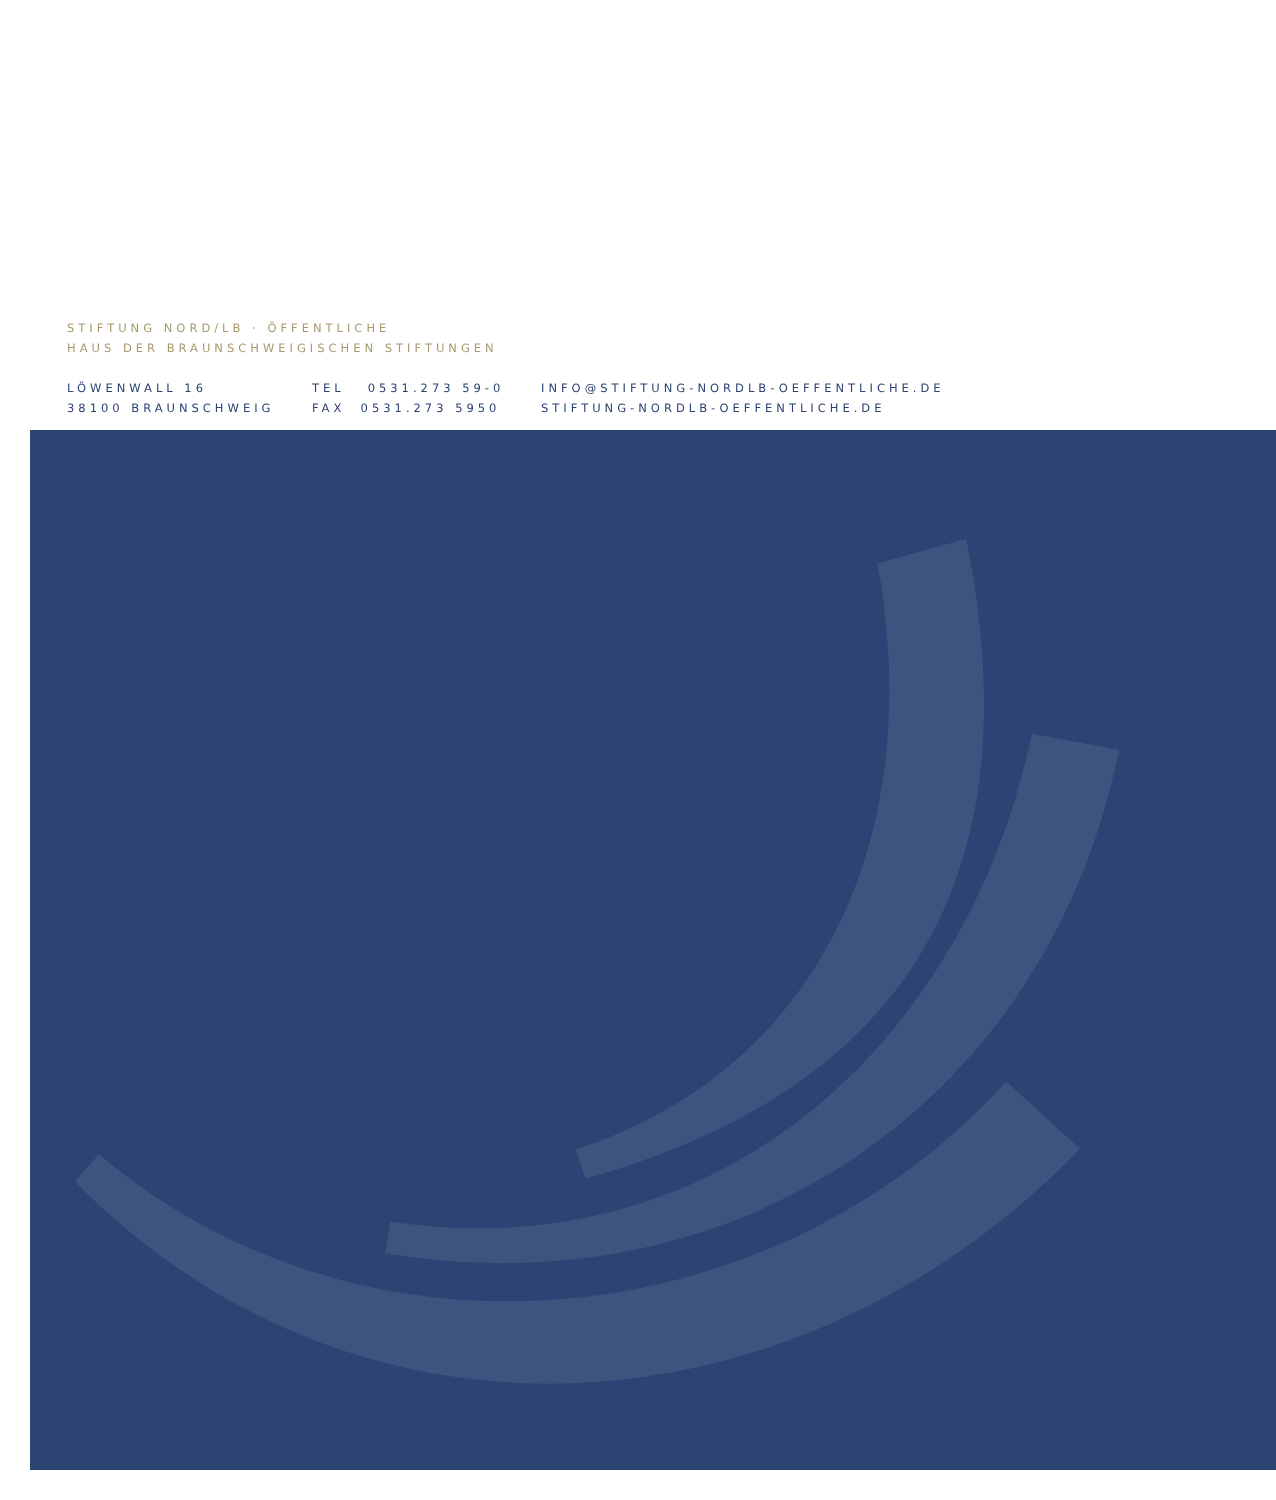STIFTUNG NORD/LB · ÖFFENTLICHE
HAUS DER BRAUNSCHWEIGISCHEN STIFTUNGEN
LÖWENWALL 16
38100 BRAUNSCHWEIG
TEL 0531.273 59-0
FAX 0531.273 5950
INFO@STIFTUNG-NORDLB-OEFFENTLICHE.DE
STIFTUNG-NORDLB-OEFFENTLICHE.DE